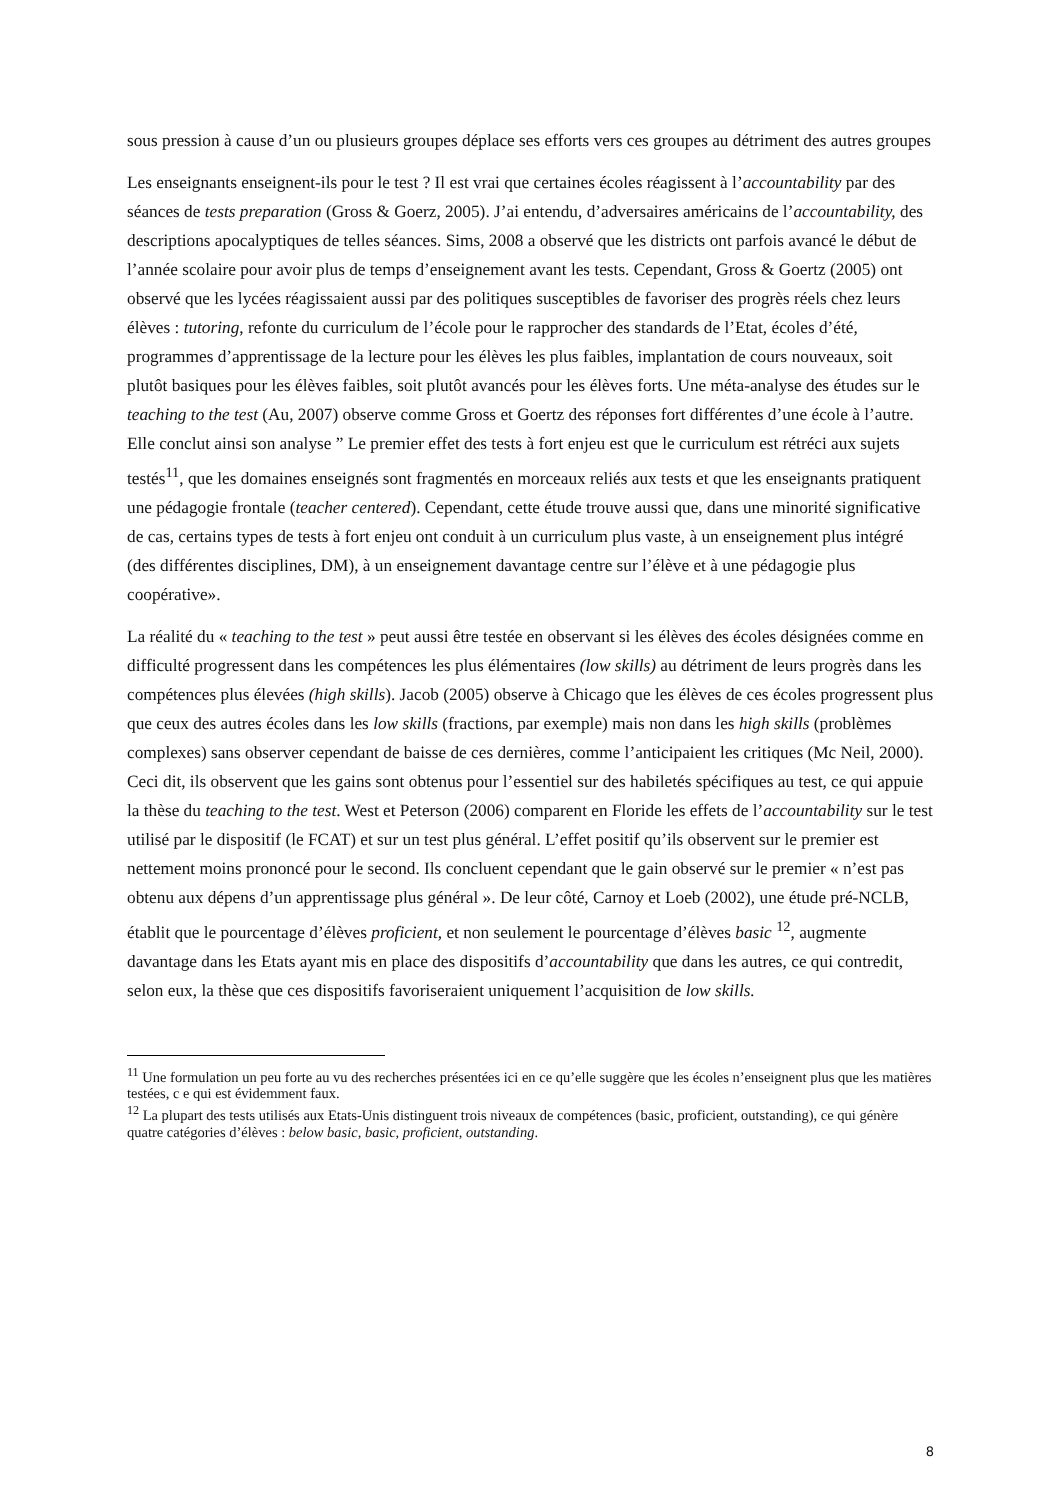sous pression à cause d’un ou plusieurs groupes déplace ses efforts vers ces groupes au détriment des autres groupes
Les enseignants enseignent-ils pour le test ? Il est vrai que certaines écoles réagissent à l’accountability par des séances de tests preparation (Gross & Goerz, 2005). J’ai entendu, d’adversaires américains de l’accountability, des descriptions apocalyptiques de telles séances. Sims, 2008 a observé que les districts ont parfois avancé le début de l’année scolaire pour avoir plus de temps d’enseignement avant les tests. Cependant, Gross & Goertz (2005) ont observé que les lycées réagissaient aussi par des politiques susceptibles de favoriser des progrès réels chez leurs élèves : tutoring, refonte du curriculum de l’école pour le rapprocher des standards de l’Etat, écoles d’été, programmes d’apprentissage de la lecture pour les élèves les plus faibles, implantation de cours nouveaux, soit plutôt basiques pour les élèves faibles, soit plutôt avancés pour les élèves forts. Une méta-analyse des études sur le teaching to the test (Au, 2007) observe comme Gross et Goertz des réponses fort différentes d’une école à l’autre. Elle conclut ainsi son analyse ” Le premier effet des tests à fort enjeu est que le curriculum est rétréci aux sujets testés<sup>11</sup>, que les domaines enseignés sont fragmentés en morceaux reliés aux tests et que les enseignants pratiquent une pédagogie frontale (teacher centered). Cependant, cette étude trouve aussi que, dans une minorité significative de cas, certains types de tests à fort enjeu ont conduit à un curriculum plus vaste, à un enseignement plus intégré (des différentes disciplines, DM), à un enseignement davantage centre sur l’élève et à une pédagogie plus coopérative».
La réalité du « teaching to the test » peut aussi être testée en observant si les élèves des écoles désignées comme en difficulté progressent dans les compétences les plus élémentaires (low skills) au détriment de leurs progrès dans les compétences plus élevées (high skills). Jacob (2005) observe à Chicago que les élèves de ces écoles progressent plus que ceux des autres écoles dans les low skills (fractions, par exemple) mais non dans les high skills (problèmes complexes) sans observer cependant de baisse de ces dernières, comme l’anticipaient les critiques (Mc Neil, 2000). Ceci dit, ils observent que les gains sont obtenus pour l’essentiel sur des habiletés spécifiques au test, ce qui appuie la thèse du teaching to the test. West et Peterson (2006) comparent en Floride les effets de l’accountability sur le test utilisé par le dispositif (le FCAT) et sur un test plus général. L’effet positif qu’ils observent sur le premier est nettement moins prononcé pour le second. Ils concluent cependant que le gain observé sur le premier « n’est pas obtenu aux dépens d’un apprentissage plus général ». De leur côté, Carnoy et Loeb (2002), une étude pré-NCLB, établit que le pourcentage d’élèves proficient, et non seulement le pourcentage d’élèves basic <sup>12</sup>, augmente davantage dans les Etats ayant mis en place des dispositifs d’accountability que dans les autres, ce qui contredit, selon eux, la thèse que ces dispositifs favoriseraient uniquement l’acquisition de low skills.
<sup>11</sup> Une formulation un peu forte au vu des recherches présentées ici en ce qu’elle suggère que les écoles n’enseignent plus que les matières testées, c e qui est évidemment faux.
<sup>12</sup> La plupart des tests utilisés aux Etats-Unis distinguent trois niveaux de compétences (basic, proficient, outstanding), ce qui génère quatre catégories d’élèves : below basic, basic, proficient, outstanding.
8